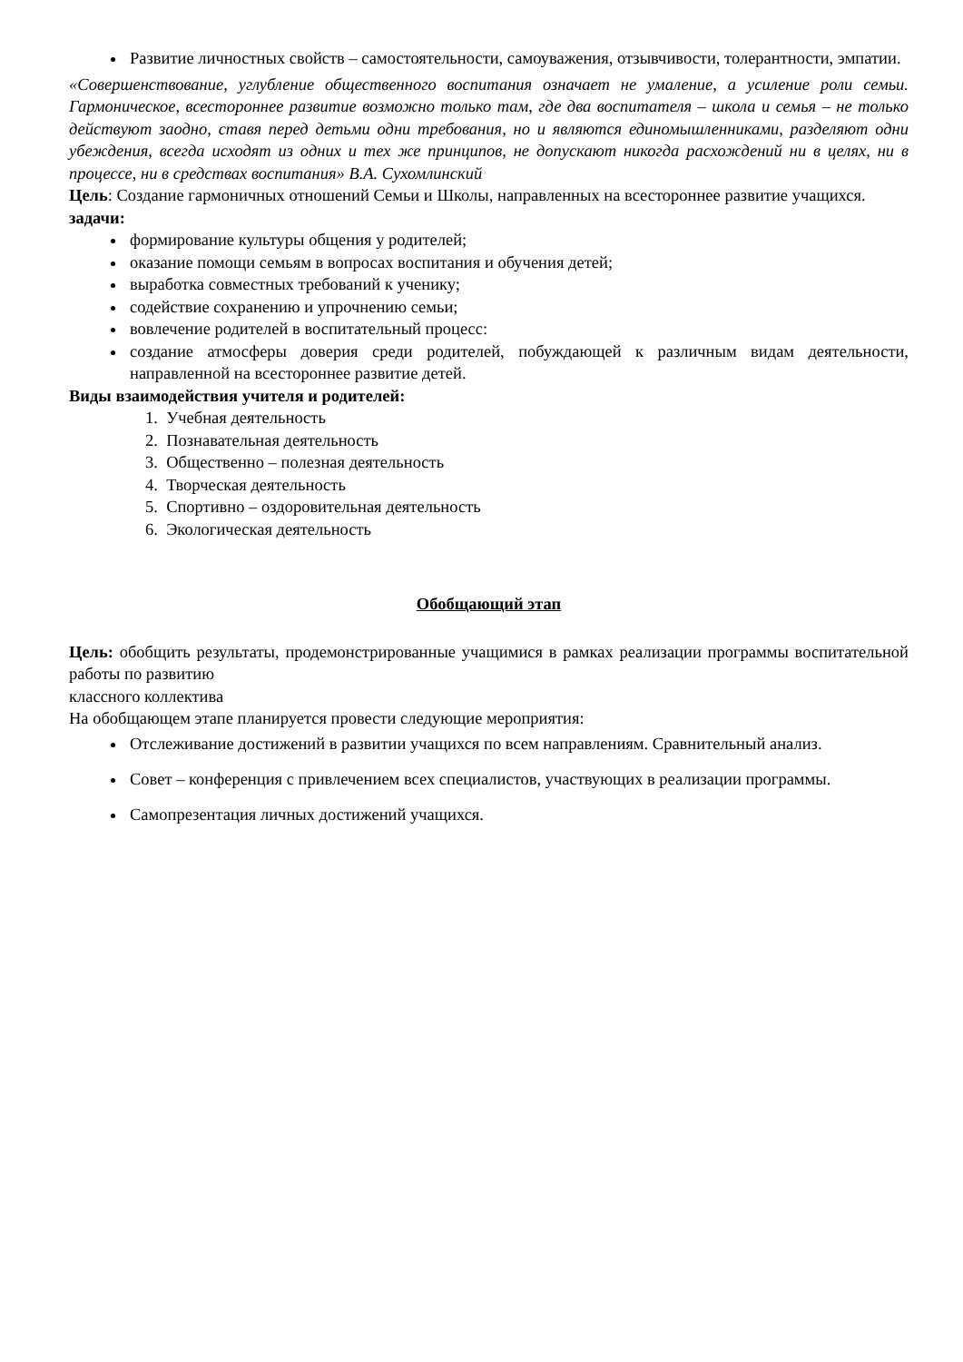Развитие личностных свойств – самостоятельности, самоуважения, отзывчивости, толерантности, эмпатии.
«Совершенствование, углубление общественного воспитания означает не умаление, а усиление роли семьи. Гармоническое, всестороннее развитие возможно только там, где два воспитателя – школа и семья – не только действуют заодно, ставя перед детьми одни требования, но и являются единомышленниками, разделяют одни убеждения, всегда исходят из одних и тех же принципов, не допускают никогда расхождений ни в целях, ни в процессе, ни в средствах воспитания» В.А. Сухомлинский
Цель: Создание гармоничных отношений Семьи и Школы, направленных на всестороннее развитие учащихся.
задачи:
формирование культуры общения у родителей;
оказание помощи семьям в вопросах воспитания и обучения детей;
выработка совместных требований к ученику;
содействие сохранению и упрочнению семьи;
вовлечение родителей в воспитательный процесс:
создание атмосферы доверия среди родителей, побуждающей к различным видам деятельности, направленной на всестороннее развитие детей.
Виды взаимодействия учителя и родителей:
1. Учебная деятельность
2. Познавательная деятельность
3. Общественно – полезная деятельность
4. Творческая деятельность
5. Спортивно – оздоровительная деятельность
6. Экологическая деятельность
Обобщающий этап
Цель: обобщить результаты, продемонстрированные учащимися в рамках реализации программы воспитательной работы по развитию
классного коллектива
На обобщающем этапе планируется провести следующие мероприятия:
Отслеживание достижений в развитии учащихся по всем направлениям. Сравнительный анализ.
Совет – конференция с привлечением всех специалистов, участвующих в реализации программы.
Самопрезентация личных достижений учащихся.